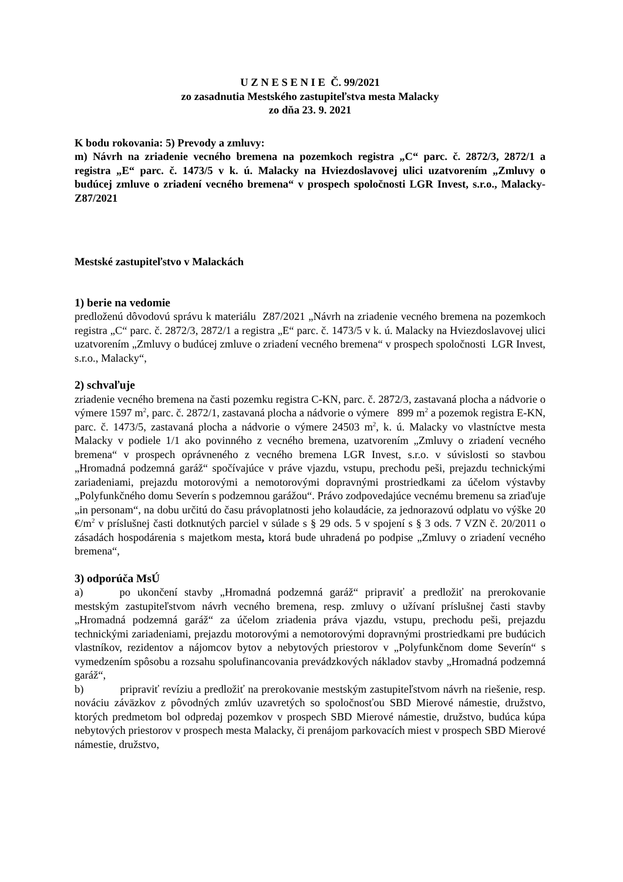U Z N E S E N I E Č. 99/2021
zo zasadnutia Mestského zastupiteľstva mesta Malacky
zo dňa 23. 9. 2021
K bodu rokovania: 5) Prevody a zmluvy:
m) Návrh na zriadenie vecného bremena na pozemkoch registra „C“ parc. č. 2872/3, 2872/1 a registra „E“ parc. č. 1473/5 v k. ú. Malacky na Hviezdoslavovej ulici uzatvorením „Zmluvy o budúcej zmluve o zriadení vecného bremena“ v prospech spoločnosti LGR Invest, s.r.o., Malacky- Z87/2021
Mestské zastupiteľstvo v Malackách
1) berie na vedomie
predloženú dôvodovú správu k materiálu Z87/2021 „Návrh na zriadenie vecného bremena na pozemkoch registra „C“ parc. č. 2872/3, 2872/1 a registra „E“ parc. č. 1473/5 v k. ú. Malacky na Hviezdoslavovej ulici uzatvorením „Zmluvy o budúcej zmluve o zriadení vecného bremena“ v prospech spoločnosti LGR Invest, s.r.o., Malacky“,
2) schvaľuje
zriadenie vecného bremena na časti pozemku registra C-KN, parc. č. 2872/3, zastavaná plocha a nádvorie o výmere 1597 m<sup>2</sup>, parc. č. 2872/1, zastavaná plocha a nádvorie o výmere 899 m<sup>2</sup> a pozemok registra E-KN, parc. č. 1473/5, zastavaná plocha a nádvorie o výmere 24503 m<sup>2</sup>, k. ú. Malacky vo vlastníctve mesta Malacky v podiele 1/1 ako povinného z vecného bremena, uzatvorením „Zmluvy o zriadení vecného bremena“ v prospech oprávneného z vecného bremena LGR Invest, s.r.o. v súvislosti so stavbou „Hromadná podzemná garáž“ spočívajúce v práve vjazdu, vstupu, prechodu peši, prejazdu technickými zariadeniami, prejazdu motorovými a nemotorovými dopravnými prostriedkami za účelom výstavby „Polyfunkčného domu Severín s podzemnou garážou“. Právo zodpovedajúce vecnému bremenu sa zriaďuje „in personam“, na dobu určitú do času právoplatnosti jeho kolaudácie, za jednorazovú odplatu vo výške 20 €/m<sup>2</sup> v príslušnej časti dotknutých parciel v súlade s § 29 ods. 5 v spojení s § 3 ods. 7 VZN č. 20/2011 o zásadách hospodárenia s majetkom mesta, ktorá bude uhradená po podpise „Zmluvy o zriadení vecného bremena“,
3) odporúča MsÚ
a) po ukončení stavby „Hromadná podzemná garáž“ pripraviť a predložiť na prerokovanie mestským zastupiteľstvom návrh vecného bremena, resp. zmluvy o užívaní príslušnej časti stavby „Hromadná podzemná garáž“ za účelom zriadenia práva vjazdu, vstupu, prechodu peši, prejazdu technickými zariadeniami, prejazdu motorovými a nemotorovými dopravnými prostriedkami pre budúcich vlastníkov, rezidentov a nájomcov bytov a nebytových priestorov v „Polyfunkčnom dome Severín“ s vymedzením spôsobu a rozsahu spolufinancovania prevádzkových nákladov stavby „Hromadná podzemná garáž“,
b) pripraviť revíziu a predložiť na prerokovanie mestským zastupiteľstvom návrh na riešenie, resp. nováciu záväzkov z pôvodných zmlúv uzavretých so spoločnosťou SBD Mierové námestie, družstvo, ktorých predmetom bol odpredaj pozemkov v prospech SBD Mierové námestie, družstvo, budúca kúpa nebytových priestorov v prospech mesta Malacky, či prenájom parkovacích miest v prospech SBD Mierové námestie, družstvo,